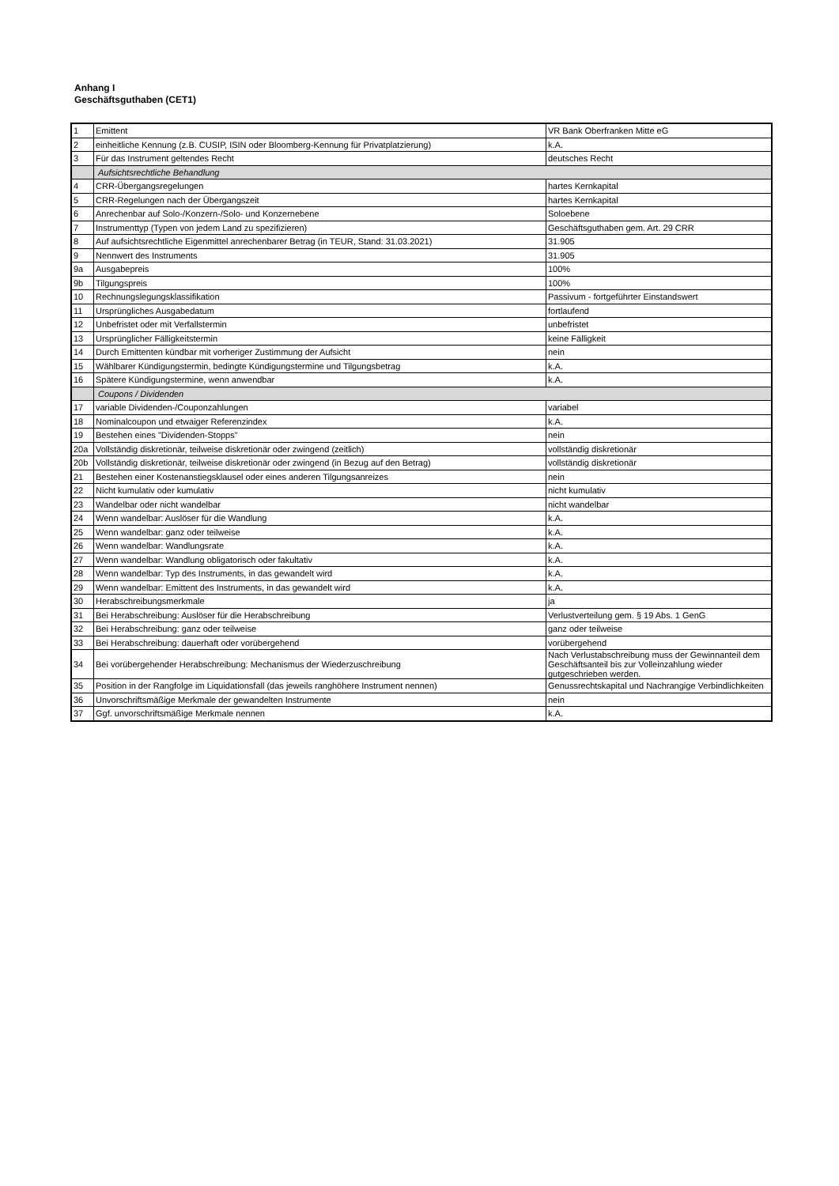Anhang I
Geschäftsguthaben (CET1)
| 1 | Emittent | VR Bank Oberfranken Mitte eG |
| 2 | einheitliche Kennung (z.B. CUSIP, ISIN oder Bloomberg-Kennung für Privatplatzierung) | k.A. |
| 3 | Für das Instrument geltendes Recht | deutsches Recht |
| | Aufsichtsrechtliche Behandlung | |
| 4 | CRR-Übergangsregelungen | hartes Kernkapital |
| 5 | CRR-Regelungen nach der Übergangszeit | hartes Kernkapital |
| 6 | Anrechenbar auf Solo-/Konzern-/Solo- und Konzernebene | Soloebene |
| 7 | Instrumenttyp (Typen von jedem Land zu spezifizieren) | Geschäftsguthaben gem. Art. 29 CRR |
| 8 | Auf aufsichtsrechtliche Eigenmittel anrechenbarer Betrag (in TEUR, Stand: 31.03.2021) | 31.905 |
| 9 | Nennwert des Instruments | 31.905 |
| 9a | Ausgabepreis | 100% |
| 9b | Tilgungspreis | 100% |
| 10 | Rechnungslegungsklassifikation | Passivum - fortgeführter Einstandswert |
| 11 | Ursprüngliches Ausgabedatum | fortlaufend |
| 12 | Unbefristet oder mit Verfallstermin | unbefristet |
| 13 | Ursprünglicher Fälligkeitstermin | keine Fälligkeit |
| 14 | Durch Emittenten kündbar mit vorheriger Zustimmung der Aufsicht | nein |
| 15 | Wählbarer Kündigungstermin, bedingte Kündigungstermine und Tilgungsbetrag | k.A. |
| 16 | Spätere Kündigungstermine, wenn anwendbar | k.A. |
| | Coupons / Dividenden | |
| 17 | variable Dividenden-/Couponzahlungen | variabel |
| 18 | Nominalcoupon und etwaiger Referenzindex | k.A. |
| 19 | Bestehen eines "Dividenden-Stopps" | nein |
| 20a | Vollständig diskretionär, teilweise diskretionär oder zwingend (zeitlich) | vollständig diskretionär |
| 20b | Vollständig diskretionär, teilweise diskretionär oder zwingend (in Bezug auf den Betrag) | vollständig diskretionär |
| 21 | Bestehen einer Kostenanstiegsklausel oder eines anderen Tilgungsanreizes | nein |
| 22 | Nicht kumulativ oder kumulativ | nicht kumulativ |
| 23 | Wandelbar oder nicht wandelbar | nicht wandelbar |
| 24 | Wenn wandelbar: Auslöser für die Wandlung | k.A. |
| 25 | Wenn wandelbar: ganz oder teilweise | k.A. |
| 26 | Wenn wandelbar: Wandlungsrate | k.A. |
| 27 | Wenn wandelbar: Wandlung obligatorisch oder fakultativ | k.A. |
| 28 | Wenn wandelbar: Typ des Instruments, in das gewandelt wird | k.A. |
| 29 | Wenn wandelbar: Emittent des Instruments, in das gewandelt wird | k.A. |
| 30 | Herabschreibungsmerkmale | ja |
| 31 | Bei Herabschreibung: Auslöser für die Herabschreibung | Verlustverteilung gem. § 19 Abs. 1 GenG |
| 32 | Bei Herabschreibung: ganz oder teilweise | ganz oder teilweise |
| 33 | Bei Herabschreibung: dauerhaft oder vorübergehend | vorübergehend |
| 34 | Bei vorübergehender Herabschreibung: Mechanismus der Wiederzuschreibung | Nach Verlustabschreibung muss der Gewinnanteil dem Geschäftsanteil bis zur Volleinzahlung wieder gutgeschrieben werden. |
| 35 | Position in der Rangfolge im Liquidationsfall (das jeweils ranghöhere Instrument nennen) | Genussrechtskapital und Nachrangige Verbindlichkeiten |
| 36 | Unvorschriftsmäßige Merkmale der gewandelten Instrumente | nein |
| 37 | Ggf. unvorschriftsmäßige Merkmale nennen | k.A. |